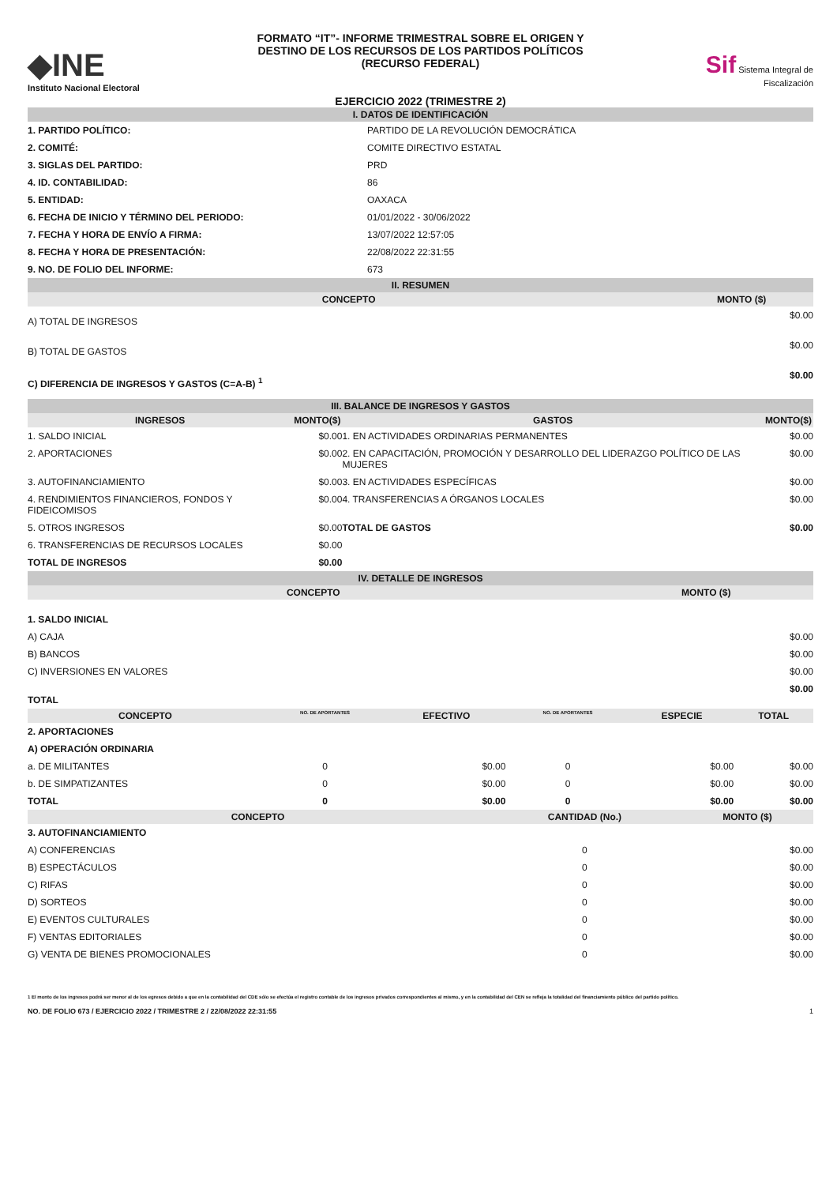◆INE
Instituto Nacional Electoral
FORMATO “IT”- INFORME TRIMESTRAL SOBRE EL ORIGEN Y
DESTINO DE LOS RECURSOS DE LOS PARTIDOS POLÍTICOS
(RECURSO FEDERAL)
EJERCICIO 2022 (TRIMESTRE 2)
Sif Sistema Integral de Fiscalización
| I. DATOS DE IDENTIFICACIÓN | |
| 1. PARTIDO POLÍTICO: | PARTIDO DE LA REVOLUCIÓN DEMOCRÁTICA |
| 2. COMITÉ: | COMITE DIRECTIVO ESTATAL |
| 3. SIGLAS DEL PARTIDO: | PRD |
| 4. ID. CONTABILIDAD: | 86 |
| 5. ENTIDAD: | OAXACA |
| 6. FECHA DE INICIO Y TÉRMINO DEL PERIODO: | 01/01/2022 - 30/06/2022 |
| 7. FECHA Y HORA DE ENVÍO A FIRMA: | 13/07/2022 12:57:05 |
| 8. FECHA Y HORA DE PRESENTACIÓN: | 22/08/2022 22:31:55 |
| 9. NO. DE FOLIO DEL INFORME: | 673 |
| II. RESUMEN | |
| CONCEPTO | MONTO ($) |
| --- | --- |
| A) TOTAL DE INGRESOS | $0.00 |
| B) TOTAL DE GASTOS | $0.00 |
| C) DIFERENCIA DE INGRESOS Y GASTOS (C=A-B) <sup>1</sup> | $0.00 |
| III. BALANCE DE INGRESOS Y GASTOS | | | |
| INGRESOS | MONTO($) | GASTOS | MONTO($) |
| 1. SALDO INICIAL | $0.00 | 1. EN ACTIVIDADES ORDINARIAS PERMANENTES | $0.00 |
| 2. APORTACIONES | $0.00 | 2. EN CAPACITACIÓN, PROMOCIÓN Y DESARROLLO DEL LIDERAZGO POLÍTICO DE LAS MUJERES | $0.00 |
| 3. AUTOFINANCIAMIENTO | $0.00 | 3. EN ACTIVIDADES ESPECÍFICAS | $0.00 |
| 4. RENDIMIENTOS FINANCIEROS, FONDOS Y FIDEICOMISOS | $0.00 | 4. TRANSFERENCIAS A ÓRGANOS LOCALES | $0.00 |
| 5. OTROS INGRESOS | $0.00 | TOTAL DE GASTOS | $0.00 |
| 6. TRANSFERENCIAS DE RECURSOS LOCALES | $0.00 | | |
| TOTAL DE INGRESOS | $0.00 | | |
| IV. DETALLE DE INGRESOS | |
| CONCEPTO | MONTO ($) |
| 1. SALDO INICIAL | |
| A) CAJA | $0.00 |
| B) BANCOS | $0.00 |
| C) INVERSIONES EN VALORES | $0.00 |
| TOTAL | $0.00 |
| CONCEPTO | NO. DE APORTANTES | EFECTIVO | NO. DE APORTANTES | ESPECIE | TOTAL |
| --- | --- | --- | --- | --- | --- |
| 2. APORTACIONES | | | | | |
| A) OPERACIÓN ORDINARIA | | | | | |
| a. DE MILITANTES | 0 | $0.00 | 0 | $0.00 | $0.00 |
| b. DE SIMPATIZANTES | 0 | $0.00 | 0 | $0.00 | $0.00 |
| TOTAL | 0 | $0.00 | 0 | $0.00 | $0.00 |
| CONCEPTO | CANTIDAD (No.) | MONTO ($) |
| --- | --- | --- |
| 3. AUTOFINANCIAMIENTO | | |
| A) CONFERENCIAS | 0 | $0.00 |
| B) ESPECTÁCULOS | 0 | $0.00 |
| C) RIFAS | 0 | $0.00 |
| D) SORTEOS | 0 | $0.00 |
| E) EVENTOS CULTURALES | 0 | $0.00 |
| F) VENTAS EDITORIALES | 0 | $0.00 |
| G) VENTA DE BIENES PROMOCIONALES | 0 | $0.00 |
1 El monto de los ingresos podrá ser menor al de los egresos debido a que en la contabilidad del CDE sólo se efectúa el registro contable de los ingresos privados correspondientes al mismo, y en la contabilidad del CEN se refleja la totalidad del financiamiento público del partido político.
NO. DE FOLIO 673 / EJERCICIO 2022 / TRIMESTRE 2 / 22/08/2022 22:31:55 1